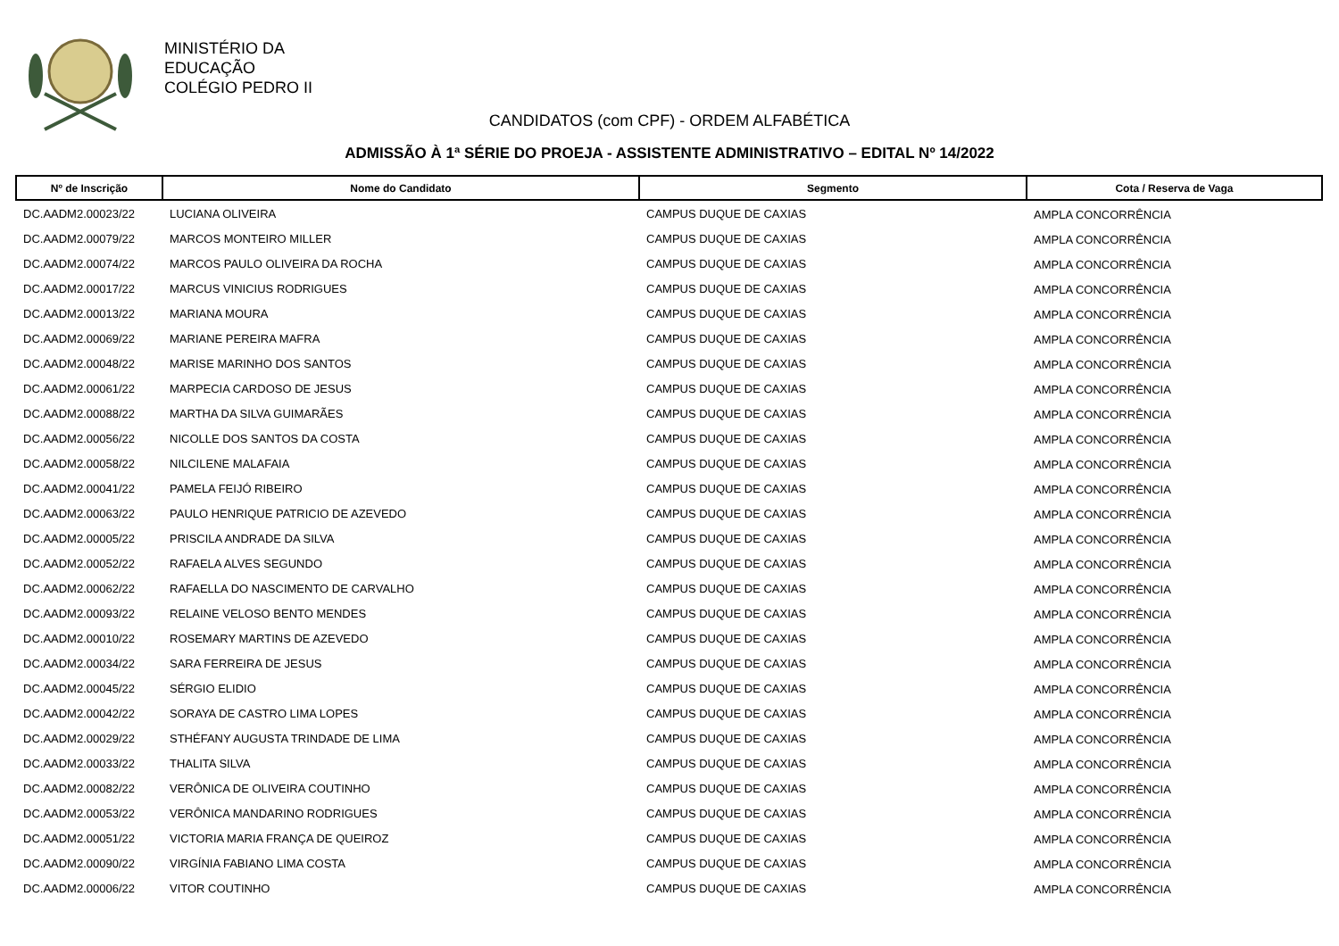MINISTÉRIO DA
EDUCAÇÃO
COLÉGIO PEDRO II
CANDIDATOS (com CPF) - ORDEM ALFABÉTICA
ADMISSÃO À 1ª SÉRIE DO PROEJA - ASSISTENTE ADMINISTRATIVO – EDITAL Nº 14/2022
| Nº de Inscrição | Nome do Candidato | Segmento | Cota / Reserva de Vaga |
| --- | --- | --- | --- |
| DC.AADM2.00023/22 | LUCIANA OLIVEIRA | CAMPUS DUQUE DE CAXIAS | AMPLA CONCORRÊNCIA |
| DC.AADM2.00079/22 | MARCOS MONTEIRO MILLER | CAMPUS DUQUE DE CAXIAS | AMPLA CONCORRÊNCIA |
| DC.AADM2.00074/22 | MARCOS PAULO OLIVEIRA DA ROCHA | CAMPUS DUQUE DE CAXIAS | AMPLA CONCORRÊNCIA |
| DC.AADM2.00017/22 | MARCUS VINICIUS RODRIGUES | CAMPUS DUQUE DE CAXIAS | AMPLA CONCORRÊNCIA |
| DC.AADM2.00013/22 | MARIANA MOURA | CAMPUS DUQUE DE CAXIAS | AMPLA CONCORRÊNCIA |
| DC.AADM2.00069/22 | MARIANE PEREIRA MAFRA | CAMPUS DUQUE DE CAXIAS | AMPLA CONCORRÊNCIA |
| DC.AADM2.00048/22 | MARISE MARINHO DOS SANTOS | CAMPUS DUQUE DE CAXIAS | AMPLA CONCORRÊNCIA |
| DC.AADM2.00061/22 | MARPECIA CARDOSO DE JESUS | CAMPUS DUQUE DE CAXIAS | AMPLA CONCORRÊNCIA |
| DC.AADM2.00088/22 | MARTHA DA SILVA GUIMARÃES | CAMPUS DUQUE DE CAXIAS | AMPLA CONCORRÊNCIA |
| DC.AADM2.00056/22 | NICOLLE DOS SANTOS DA COSTA | CAMPUS DUQUE DE CAXIAS | AMPLA CONCORRÊNCIA |
| DC.AADM2.00058/22 | NILCILENE MALAFAIA | CAMPUS DUQUE DE CAXIAS | AMPLA CONCORRÊNCIA |
| DC.AADM2.00041/22 | PAMELA FEIJÓ RIBEIRO | CAMPUS DUQUE DE CAXIAS | AMPLA CONCORRÊNCIA |
| DC.AADM2.00063/22 | PAULO HENRIQUE PATRICIO DE AZEVEDO | CAMPUS DUQUE DE CAXIAS | AMPLA CONCORRÊNCIA |
| DC.AADM2.00005/22 | PRISCILA ANDRADE DA SILVA | CAMPUS DUQUE DE CAXIAS | AMPLA CONCORRÊNCIA |
| DC.AADM2.00052/22 | RAFAELA ALVES SEGUNDO | CAMPUS DUQUE DE CAXIAS | AMPLA CONCORRÊNCIA |
| DC.AADM2.00062/22 | RAFAELLA DO NASCIMENTO DE CARVALHO | CAMPUS DUQUE DE CAXIAS | AMPLA CONCORRÊNCIA |
| DC.AADM2.00093/22 | RELAINE VELOSO BENTO MENDES | CAMPUS DUQUE DE CAXIAS | AMPLA CONCORRÊNCIA |
| DC.AADM2.00010/22 | ROSEMARY MARTINS DE AZEVEDO | CAMPUS DUQUE DE CAXIAS | AMPLA CONCORRÊNCIA |
| DC.AADM2.00034/22 | SARA FERREIRA DE JESUS | CAMPUS DUQUE DE CAXIAS | AMPLA CONCORRÊNCIA |
| DC.AADM2.00045/22 | SÉRGIO ELIDIO | CAMPUS DUQUE DE CAXIAS | AMPLA CONCORRÊNCIA |
| DC.AADM2.00042/22 | SORAYA DE CASTRO LIMA LOPES | CAMPUS DUQUE DE CAXIAS | AMPLA CONCORRÊNCIA |
| DC.AADM2.00029/22 | STHÉFANY AUGUSTA TRINDADE DE LIMA | CAMPUS DUQUE DE CAXIAS | AMPLA CONCORRÊNCIA |
| DC.AADM2.00033/22 | THALITA SILVA | CAMPUS DUQUE DE CAXIAS | AMPLA CONCORRÊNCIA |
| DC.AADM2.00082/22 | VERÔNICA DE OLIVEIRA COUTINHO | CAMPUS DUQUE DE CAXIAS | AMPLA CONCORRÊNCIA |
| DC.AADM2.00053/22 | VERÔNICA MANDARINO RODRIGUES | CAMPUS DUQUE DE CAXIAS | AMPLA CONCORRÊNCIA |
| DC.AADM2.00051/22 | VICTORIA MARIA FRANÇA DE QUEIROZ | CAMPUS DUQUE DE CAXIAS | AMPLA CONCORRÊNCIA |
| DC.AADM2.00090/22 | VIRGÍNIA FABIANO LIMA COSTA | CAMPUS DUQUE DE CAXIAS | AMPLA CONCORRÊNCIA |
| DC.AADM2.00006/22 | VITOR COUTINHO | CAMPUS DUQUE DE CAXIAS | AMPLA CONCORRÊNCIA |